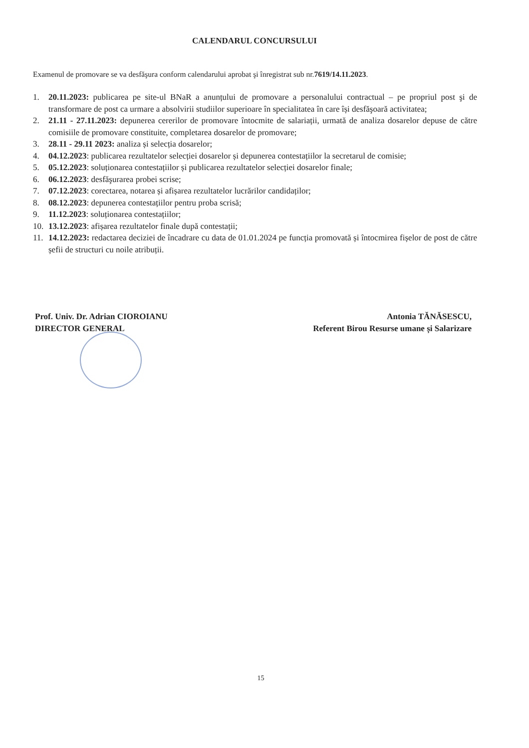CALENDARUL CONCURSULUI
Examenul de promovare se va desfăşura conform calendarului aprobat şi înregistrat sub nr.7619/14.11.2023.
1. 20.11.2023: publicarea pe site-ul BNaR a anunțului de promovare a personalului contractual – pe propriul post şi de transformare de post ca urmare a absolvirii studiilor superioare în specialitatea în care își desfăşoară activitatea;
2. 21.11 - 27.11.2023: depunerea cererilor de promovare întocmite de salariații, urmată de analiza dosarelor depuse de către comisiile de promovare constituite, completarea dosarelor de promovare;
3. 28.11 - 29.11 2023: analiza și selecția dosarelor;
4. 04.12.2023: publicarea rezultatelor selecției dosarelor și depunerea contestațiilor la secretarul de comisie;
5. 05.12.2023: soluționarea contestațiilor și publicarea rezultatelor selecției dosarelor finale;
6. 06.12.2023: desfăşurarea probei scrise;
7. 07.12.2023: corectarea, notarea și afișarea rezultatelor lucrărilor candidaților;
8. 08.12.2023: depunerea contestațiilor pentru proba scrisă;
9. 11.12.2023: soluționarea contestațiilor;
10. 13.12.2023: afișarea rezultatelor finale după contestații;
11. 14.12.2023: redactarea deciziei de încadrare cu data de 01.01.2024 pe funcția promovată și întocmirea fișelor de post de către șefii de structuri cu noile atribuții.
Prof. Univ. Dr. Adrian CIOROIANU
DIRECTOR GENERAL
Antonia TĂNĂSESCU,
Referent Birou Resurse umane și Salarizare
15